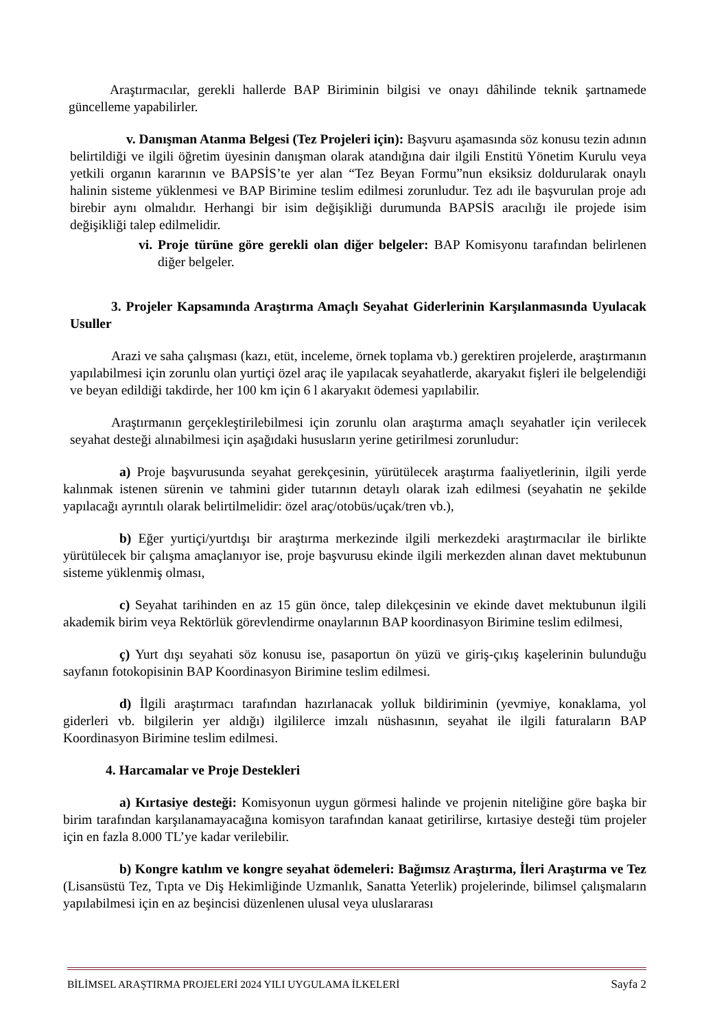Araştırmacılar, gerekli hallerde BAP Biriminin bilgisi ve onayı dâhilinde teknik şartnamede güncelleme yapabilirler.
v. Danışman Atanma Belgesi (Tez Projeleri için): Başvuru aşamasında söz konusu tezin adının belirtildiği ve ilgili öğretim üyesinin danışman olarak atandığına dair ilgili Enstitü Yönetim Kurulu veya yetkili organın kararının ve BAPSİS’te yer alan “Tez Beyan Formu”nun eksiksiz doldurularak onaylı halinin sisteme yüklenmesi ve BAP Birimine teslim edilmesi zorunludur. Tez adı ile başvurulan proje adı birebir aynı olmalıdır. Herhangi bir isim değişikliği durumunda BAPSİS aracılığı ile projede isim değişikliği talep edilmelidir.
vi. Proje türüne göre gerekli olan diğer belgeler: BAP Komisyonu tarafından belirlenen diğer belgeler.
3. Projeler Kapsamında Araştırma Amaçlı Seyahat Giderlerinin Karşılanmasında Uyulacak Usuller
Arazi ve saha çalışması (kazı, etüt, inceleme, örnek toplama vb.) gerektiren projelerde, araştırmanın yapılabilmesi için zorunlu olan yurtiçi özel araç ile yapılacak seyahatlerde, akaryakıt fişleri ile belgelendiği ve beyan edildiği takdirde, her 100 km için 6 l akaryakıt ödemesi yapılabilir.
Araştırmanın gerçekleştirilebilmesi için zorunlu olan araştırma amaçlı seyahatler için verilecek seyahat desteği alınabilmesi için aşağıdaki hususların yerine getirilmesi zorunludur:
a) Proje başvurusunda seyahat gerekçesinin, yürütülecek araştırma faaliyetlerinin, ilgili yerde kalınmak istenen sürenin ve tahmini gider tutarının detaylı olarak izah edilmesi (seyahatin ne şekilde yapılacağı ayrıntılı olarak belirtilmelidir: özel araç/otobüs/uçak/tren vb.),
b) Eğer yurtiçi/yurtdışı bir araştırma merkezinde ilgili merkezdeki araştırmacılar ile birlikte yürütülecek bir çalışma amaçlanıyor ise, proje başvurusu ekinde ilgili merkezden alınan davet mektubunun sisteme yüklenmiş olması,
c) Seyahat tarihinden en az 15 gün önce, talep dilekçesinin ve ekinde davet mektubunun ilgili akademik birim veya Rektörlük görevlendirme onaylarının BAP koordinasyon Birimine teslim edilmesi,
ç) Yurt dışı seyahati söz konusu ise, pasaportun ön yüzü ve giriş-çıkış kaşelerinin bulunduğu sayfanın fotokopisinin BAP Koordinasyon Birimine teslim edilmesi.
d) İlgili araştırmacı tarafından hazırlanacak yolluk bildiriminin (yevmiye, konaklama, yol giderleri vb. bilgilerin yer aldığı) ilgililerce imzalı nüshasının, seyahat ile ilgili faturaların BAP Koordinasyon Birimine teslim edilmesi.
4. Harcamalar ve Proje Destekleri
a) Kırtasiye desteği: Komisyonun uygun görmesi halinde ve projenin niteliğine göre başka bir birim tarafından karşılanamayacağına komisyon tarafından kanaat getirilirse, kırtasiye desteği tüm projeler için en fazla 8.000 TL’ye kadar verilebilir.
b) Kongre katılım ve kongre seyahat ödemeleri: Bağımsız Araştırma, İleri Araştırma ve Tez (Lisansüstü Tez, Tıpta ve Diş Hekimliğinde Uzmanlık, Sanatta Yeterlik) projelerinde, bilimsel çalışmaların yapılabilmesi için en az beşincisi düzenlenen ulusal veya uluslararası
BİLİMSEL ARAŞTIRMA PROJELERİ 2024 YILI UYGULAMA İLKELERİ Sayfa 2